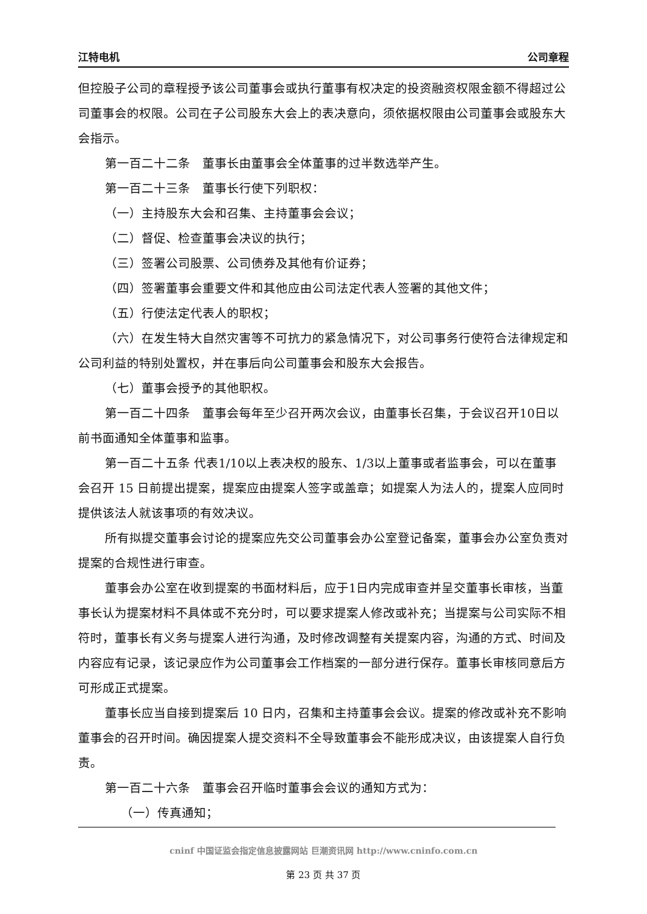江特电机 公司章程
但控股子公司的章程授予该公司董事会或执行董事有权决定的投资融资权限金额不得超过公司董事会的权限。公司在子公司股东大会上的表决意向，须依据权限由公司董事会或股东大会指示。
第一百二十二条　董事长由董事会全体董事的过半数选举产生。
第一百二十三条　董事长行使下列职权：
（一）主持股东大会和召集、主持董事会会议；
（二）督促、检查董事会决议的执行；
（三）签署公司股票、公司债券及其他有价证券；
（四）签署董事会重要文件和其他应由公司法定代表人签署的其他文件；
（五）行使法定代表人的职权；
（六）在发生特大自然灾害等不可抗力的紧急情况下，对公司事务行使符合法律规定和公司利益的特别处置权，并在事后向公司董事会和股东大会报告。
（七）董事会授予的其他职权。
第一百二十四条　董事会每年至少召开两次会议，由董事长召集，于会议召开10日以前书面通知全体董事和监事。
第一百二十五条 代表1/10以上表决权的股东、1/3以上董事或者监事会，可以在董事会召开 15 日前提出提案，提案应由提案人签字或盖章；如提案人为法人的，提案人应同时提供该法人就该事项的有效决议。
所有拟提交董事会讨论的提案应先交公司董事会办公室登记备案，董事会办公室负责对提案的合规性进行审查。
董事会办公室在收到提案的书面材料后，应于1日内完成审查并呈交董事长审核，当董事长认为提案材料不具体或不充分时，可以要求提案人修改或补充；当提案与公司实际不相符时，董事长有义务与提案人进行沟通，及时修改调整有关提案内容，沟通的方式、时间及内容应有记录，该记录应作为公司董事会工作档案的一部分进行保存。董事长审核同意后方可形成正式提案。
董事长应当自接到提案后 10 日内，召集和主持董事会会议。提案的修改或补充不影响董事会的召开时间。确因提案人提交资料不全导致董事会不能形成决议，由该提案人自行负责。
第一百二十六条　董事会召开临时董事会会议的通知方式为：
（一）传真通知；
cninf 中国证监会指定信息披露网站 巨潮资讯网 http://www.cninfo.com.cn
第 23 页 共 37 页